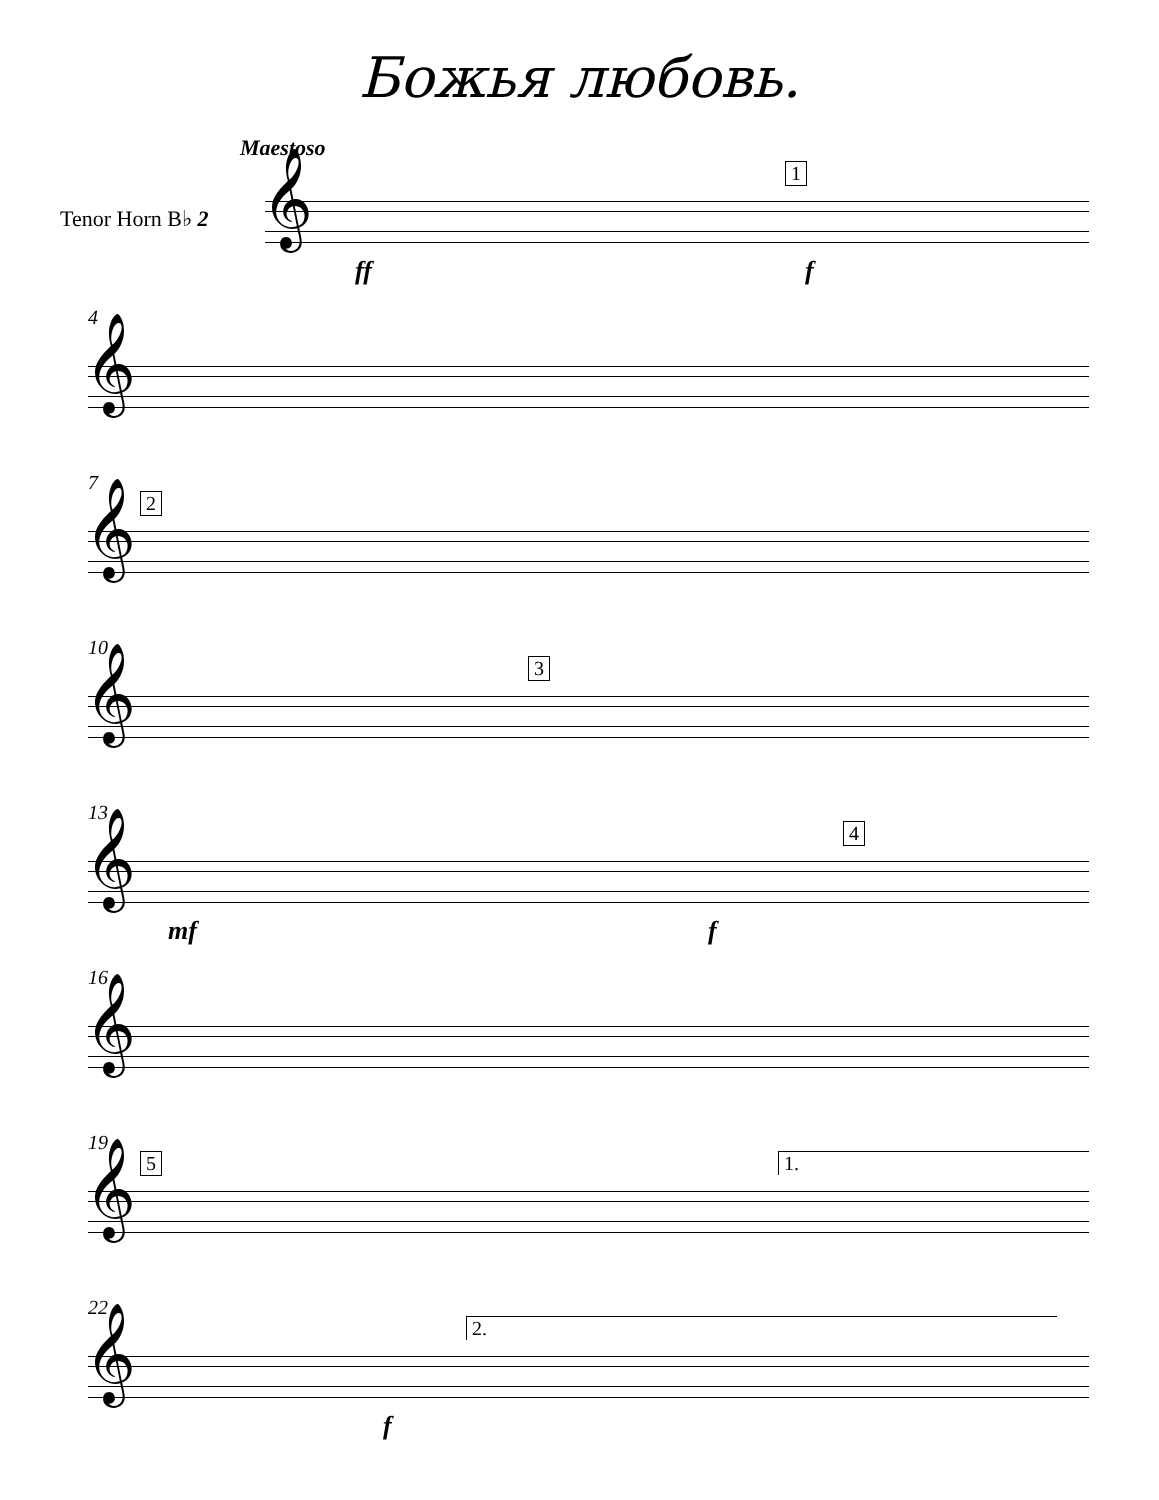Божья любовь.
Maestoso
Tenor Horn B♭ 2 𝄞
1
ff f
4
𝄞
7
2
𝄞
10
3
𝄞
13
4
𝄞
mf f
16
𝄞
19
5 1.
𝄞
22
2.
𝄞
f